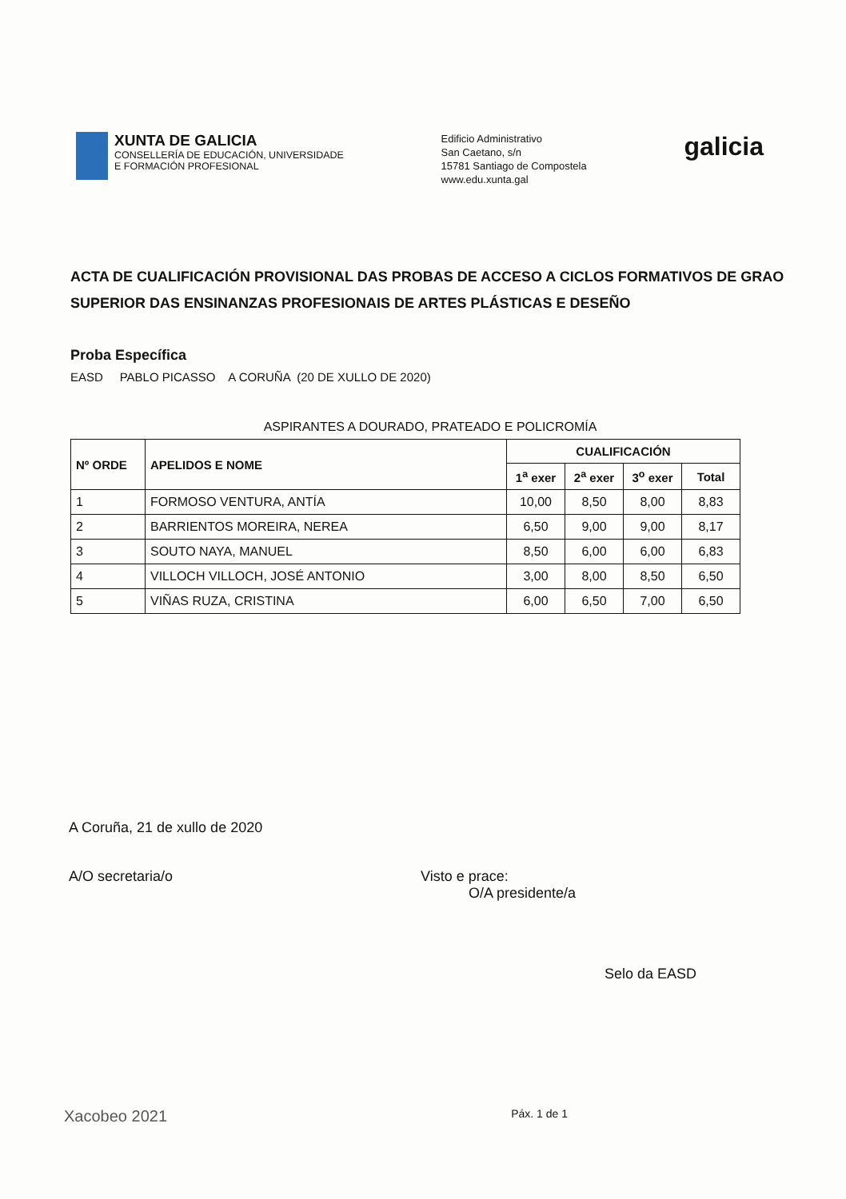XUNTA DE GALICIA
CONSELLERÍA DE EDUCACIÓN, UNIVERSIDADE
E FORMACIÓN PROFESIONAL
Edificio Administrativo
San Caetano, s/n
15781 Santiago de Compostela
www.edu.xunta.gal
galicia
ACTA DE CUALIFICACIÓN PROVISIONAL DAS PROBAS DE ACCESO A CICLOS FORMATIVOS DE GRAO SUPERIOR DAS ENSINANZAS PROFESIONAIS DE ARTES PLÁSTICAS E DESEÑO
Proba Específica
EASD PABLO PICASSO A CORUÑA (20 DE XULLO DE 2020)
ASPIRANTES A DOURADO, PRATEADO E POLICROMÍA
| Nº ORDE | APELIDOS E NOME | CUALIFICACIÓN | | | |
| --- | --- | --- | --- | --- | --- |
| | | 1<sup>a</sup> exer | 2<sup>a</sup> exer | 3<sup>o</sup> exer | Total |
| 1 | FORMOSO VENTURA, ANTÍA | 10,00 | 8,50 | 8,00 | 8,83 |
| 2 | BARRIENTOS MOREIRA, NEREA | 6,50 | 9,00 | 9,00 | 8,17 |
| 3 | SOUTO NAYA, MANUEL | 8,50 | 6,00 | 6,00 | 6,83 |
| 4 | VILLOCH VILLOCH, JOSÉ ANTONIO | 3,00 | 8,00 | 8,50 | 6,50 |
| 5 | VIÑAS RUZA, CRISTINA | 6,00 | 6,50 | 7,00 | 6,50 |
A Coruña, 21 de xullo de 2020
A/O secretaria/o Visto e prace:
O/A presidente/a
Selo da EASD
Xacobeo 2021
Páx. 1 de 1